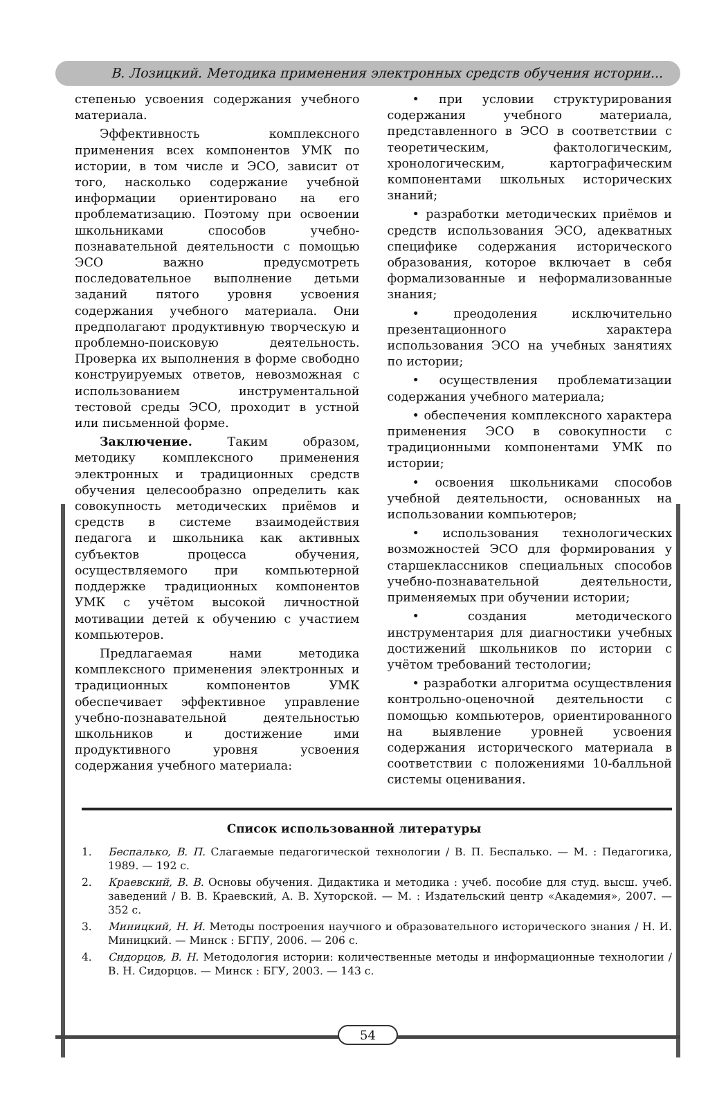В. Лозицкий. Методика применения электронных средств обучения истории...
степенью усвоения содержания учебного материала.
Эффективность комплексного применения всех компонентов УМК по истории, в том числе и ЭСО, зависит от того, насколько содержание учебной информации ориентировано на его проблематизацию. Поэтому при освоении школьниками способов учебно-познавательной деятельности с помощью ЭСО важно предусмотреть последовательное выполнение детьми заданий пятого уровня усвоения содержания учебного материала. Они предполагают продуктивную творческую и проблемно-поисковую деятельность. Проверка их выполнения в форме свободно конструируемых ответов, невозможная с использованием инструментальной тестовой среды ЭСО, проходит в устной или письменной форме.
Заключение. Таким образом, методику комплексного применения электронных и традиционных средств обучения целесообразно определить как совокупность методических приёмов и средств в системе взаимодействия педагога и школьника как активных субъектов процесса обучения, осуществляемого при компьютерной поддержке традиционных компонентов УМК с учётом высокой личностной мотивации детей к обучению с участием компьютеров.
Предлагаемая нами методика комплексного применения электронных и традиционных компонентов УМК обеспечивает эффективное управление учебно-познавательной деятельностью школьников и достижение ими продуктивного уровня усвоения содержания учебного материала:
• при условии структурирования содержания учебного материала, представленного в ЭСО в соответствии с теоретическим, фактологическим, хронологическим, картографическим компонентами школьных исторических знаний;
• разработки методических приёмов и средств использования ЭСО, адекватных специфике содержания исторического образования, которое включает в себя формализованные и неформализованные знания;
• преодоления исключительно презентационного характера использования ЭСО на учебных занятиях по истории;
• осуществления проблематизации содержания учебного материала;
• обеспечения комплексного характера применения ЭСО в совокупности с традиционными компонентами УМК по истории;
• освоения школьниками способов учебной деятельности, основанных на использовании компьютеров;
• использования технологических возможностей ЭСО для формирования у старшеклассников специальных способов учебно-познавательной деятельности, применяемых при обучении истории;
• создания методического инструментария для диагностики учебных достижений школьников по истории с учётом требований тестологии;
• разработки алгоритма осуществления контрольно-оценочной деятельности с помощью компьютеров, ориентированного на выявление уровней усвоения содержания исторического материала в соответствии с положениями 10-балльной системы оценивания.
Список использованной литературы
1. Беспалько, В. П. Слагаемые педагогической технологии / В. П. Беспалько. — М. : Педагогика, 1989. — 192 с.
2. Краевский, В. В. Основы обучения. Дидактика и методика : учеб. пособие для студ. высш. учеб. заведений / В. В. Краевский, А. В. Хуторской. — М. : Издательский центр «Академия», 2007. — 352 с.
3. Миницкий, Н. И. Методы построения научного и образовательного исторического знания / Н. И. Миницкий. — Минск : БГПУ, 2006. — 206 с.
4. Сидорцов, В. Н. Методология истории: количественные методы и информационные технологии / В. Н. Сидорцов. — Минск : БГУ, 2003. — 143 с.
54